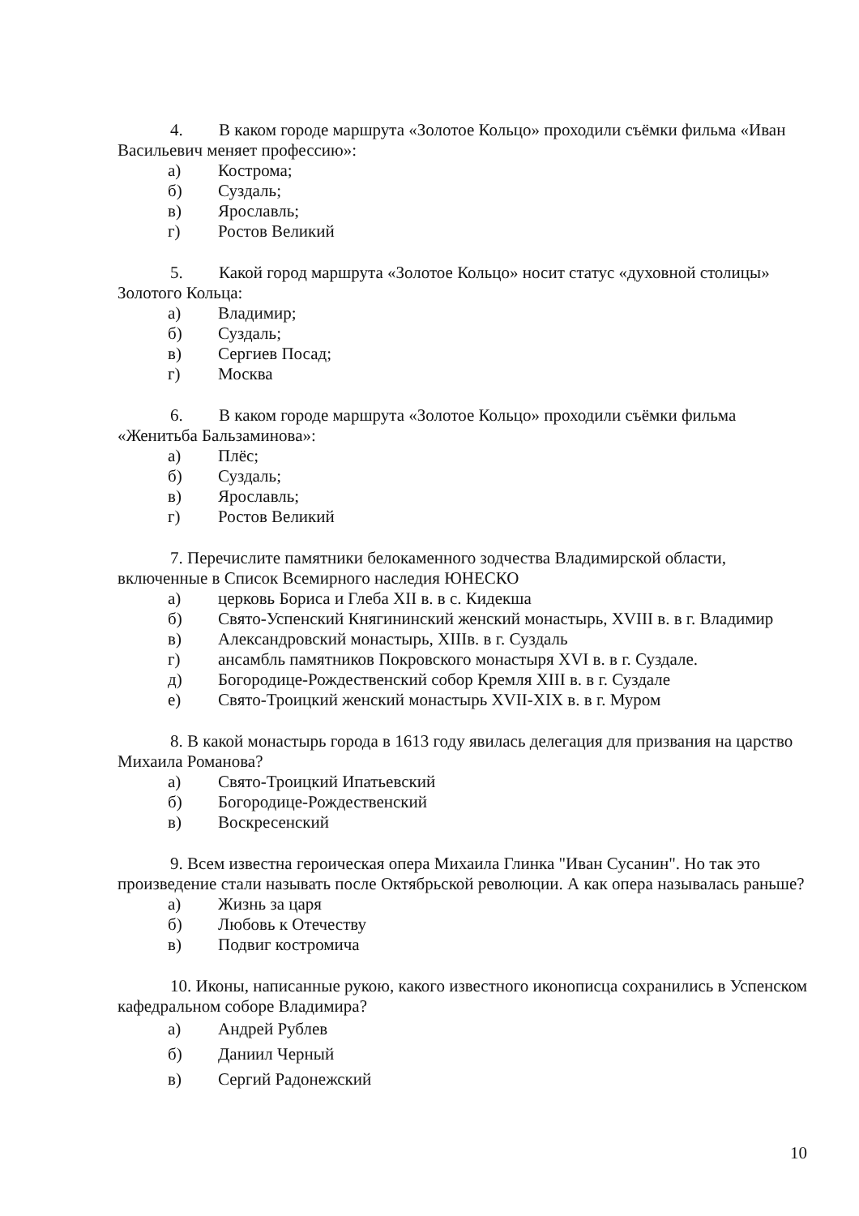4. В каком городе маршрута «Золотое Кольцо» проходили съёмки фильма «Иван Васильевич меняет профессию»:
а) Кострома;
б) Суздаль;
в) Ярославль;
г) Ростов Великий
5. Какой город маршрута «Золотое Кольцо» носит статус «духовной столицы» Золотого Кольца:
а) Владимир;
б) Суздаль;
в) Сергиев Посад;
г) Москва
6. В каком городе маршрута «Золотое Кольцо» проходили съёмки фильма «Женитьба Бальзаминова»:
а) Плёс;
б) Суздаль;
в) Ярославль;
г) Ростов Великий
7. Перечислите памятники белокаменного зодчества Владимирской области, включенные в Список Всемирного наследия ЮНЕСКО
а) церковь Бориса и Глеба XII в. в с. Кидекша
б) Свято-Успенский Княгининский женский монастырь, XVIII в. в г. Владимир
в) Александровский монастырь, XIIIв. в г. Суздаль
г) ансамбль памятников Покровского монастыря XVI в. в г. Суздале.
д) Богородице-Рождественский собор Кремля XIII в. в г. Суздале
е) Свято-Троицкий женский монастырь XVII-XIX в. в г. Муром
8. В какой монастырь города в 1613 году явилась делегация для призвания на царство Михаила Романова?
а) Свято-Троицкий Ипатьевский
б) Богородице-Рождественский
в) Воскресенский
9. Всем известна героическая опера Михаила Глинка "Иван Сусанин". Но так это произведение стали называть после Октябрьской революции. А как опера называлась раньше?
а) Жизнь за царя
б) Любовь к Отечеству
в) Подвиг костромича
10. Иконы, написанные рукою, какого известного иконописца сохранились в Успенском кафедральном соборе Владимира?
а) Андрей Рублев
б) Даниил Черный
в) Сергий Радонежский
10